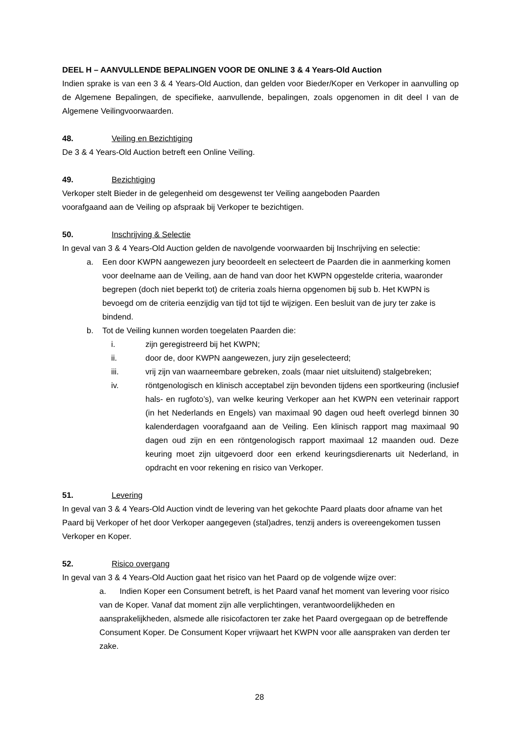DEEL H – AANVULLENDE BEPALINGEN VOOR DE ONLINE 3 & 4 Years-Old Auction
Indien sprake is van een 3 & 4 Years-Old Auction, dan gelden voor Bieder/Koper en Verkoper in aanvulling op de Algemene Bepalingen, de specifieke, aanvullende, bepalingen, zoals opgenomen in dit deel I van de Algemene Veilingvoorwaarden.
48. Veiling en Bezichtiging
De 3 & 4 Years-Old Auction betreft een Online Veiling.
49. Bezichtiging
Verkoper stelt Bieder in de gelegenheid om desgewenst ter Veiling aangeboden Paarden
voorafgaand aan de Veiling op afspraak bij Verkoper te bezichtigen.
50. Inschrijving & Selectie
In geval van 3 & 4 Years-Old Auction gelden de navolgende voorwaarden bij Inschrijving en selectie:
a. Een door KWPN aangewezen jury beoordeelt en selecteert de Paarden die in aanmerking komen voor deelname aan de Veiling, aan de hand van door het KWPN opgestelde criteria, waaronder begrepen (doch niet beperkt tot) de criteria zoals hierna opgenomen bij sub b. Het KWPN is bevoegd om de criteria eenzijdig van tijd tot tijd te wijzigen. Een besluit van de jury ter zake is bindend.
b. Tot de Veiling kunnen worden toegelaten Paarden die:
i. zijn geregistreerd bij het KWPN;
ii. door de, door KWPN aangewezen, jury zijn geselecteerd;
iii. vrij zijn van waarneembare gebreken, zoals (maar niet uitsluitend) stalgebreken;
iv. röntgenologisch en klinisch acceptabel zijn bevonden tijdens een sportkeuring (inclusief hals- en rugfoto’s), van welke keuring Verkoper aan het KWPN een veterinair rapport (in het Nederlands en Engels) van maximaal 90 dagen oud heeft overlegd binnen 30 kalenderdagen voorafgaand aan de Veiling. Een klinisch rapport mag maximaal 90 dagen oud zijn en een röntgenologisch rapport maximaal 12 maanden oud. Deze keuring moet zijn uitgevoerd door een erkend keuringsdierenarts uit Nederland, in opdracht en voor rekening en risico van Verkoper.
51. Levering
In geval van 3 & 4 Years-Old Auction vindt de levering van het gekochte Paard plaats door afname van het Paard bij Verkoper of het door Verkoper aangegeven (stal)adres, tenzij anders is overeengekomen tussen Verkoper en Koper.
52. Risico overgang
In geval van 3 & 4 Years-Old Auction gaat het risico van het Paard op de volgende wijze over:
a. Indien Koper een Consument betreft, is het Paard vanaf het moment van levering voor risico van de Koper. Vanaf dat moment zijn alle verplichtingen, verantwoordelijkheden en aansprakelijkheden, alsmede alle risicofactoren ter zake het Paard overgegaan op de betreffende Consument Koper. De Consument Koper vrijwaart het KWPN voor alle aanspraken van derden ter zake.
28